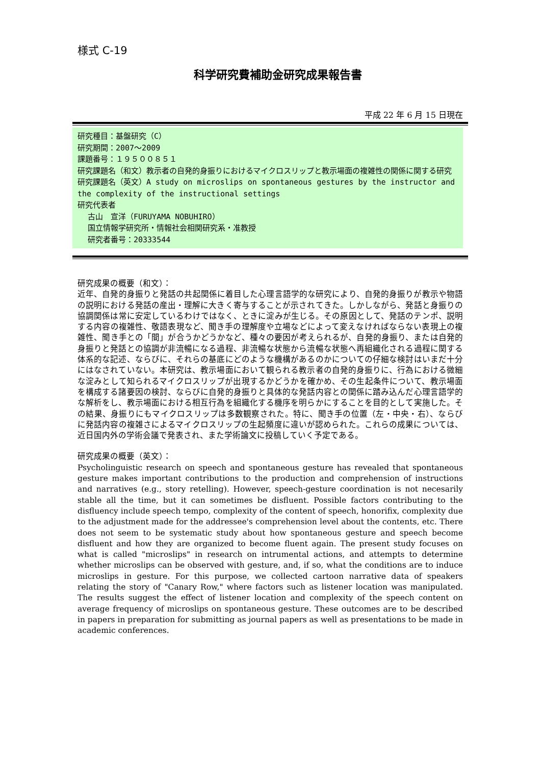様式 C-19
科学研究費補助金研究成果報告書
平成 22 年 6 月 15 日現在
研究種目：基盤研究（C）
研究期間：2007～2009
課題番号：１９５００８５１
研究課題名（和文）教示者の自発的身振りにおけるマイクロスリップと教示場面の複雑性の関係に関する研究
研究課題名（英文）A study on microslips on spontaneous gestures by the instructor and the complexity of the instructional settings
研究代表者
古山　宣洋（FURUYAMA NOBUHIRO）
国立情報学研究所・情報社会相関研究系・准教授
研究者番号：20333544
研究成果の概要（和文）：
近年、自発的身振りと発話の共起関係に着目した心理言語学的な研究により、自発的身振りが教示や物語の説明における発話の産出・理解に大きく寄与することが示されてきた。しかしながら、発話と身振りの協調関係は常に安定しているわけではなく、ときに淀みが生じる。その原因として、発話のテンポ、説明する内容の複雑性、敬語表現など、聞き手の理解度や立場などによって変えなければならない表現上の複雑性、聞き手との「間」が合うかどうかなど、種々の要因が考えられるが、自発的身振り、または自発的身振りと発話との協調が非流暢になる過程、非流暢な状態から流暢な状態へ再組織化される過程に関する体系的な記述、ならびに、それらの基底にどのような機構があるのかについての仔細な検討はいまだ十分にはなされていない。本研究は、教示場面において観られる教示者の自発的身振りに、行為における微細な淀みとして知られるマイクロスリップが出現するかどうかを確かめ、その生起条件について、教示場面を構成する諸要因の検討、ならびに自発的身振りと具体的な発話内容との関係に踏み込んだ心理言語学的な解析をし、教示場面における相互行為を組織化する機序を明らかにすることを目的として実施した。その結果、身振りにもマイクロスリップは多数観察された。特に、聞き手の位置（左・中央・右）、ならびに発話内容の複雑さによるマイクロスリップの生起頻度に違いが認められた。これらの成果については、近日国内外の学術会議で発表され、また学術論文に投稿していく予定である。
研究成果の概要（英文）：
Psycholinguistic research on speech and spontaneous gesture has revealed that spontaneous gesture makes important contributions to the production and comprehension of instructions and narratives (e.g., story retelling). However, speech-gesture coordination is not necesarily stable all the time, but it can sometimes be disfluent. Possible factors contributing to the disfluency include speech tempo, complexity of the content of speech, honorifix, complexity due to the adjustment made for the addressee's comprehension level about the contents, etc. There does not seem to be systematic study about how spontaneous gesture and speech become disfluent and how they are organized to become fluent again. The present study focuses on what is called "microslips" in research on intrumental actions, and attempts to determine whether microslips can be observed with gesture, and, if so, what the conditions are to induce microslips in gesture. For this purpose, we collected cartoon narrative data of speakers relating the story of "Canary Row," where factors such as listener location was manipulated. The results suggest the effect of listener location and complexity of the speech content on average frequency of microslips on spontaneous gesture. These outcomes are to be described in papers in preparation for submitting as journal papers as well as presentations to be made in academic conferences.